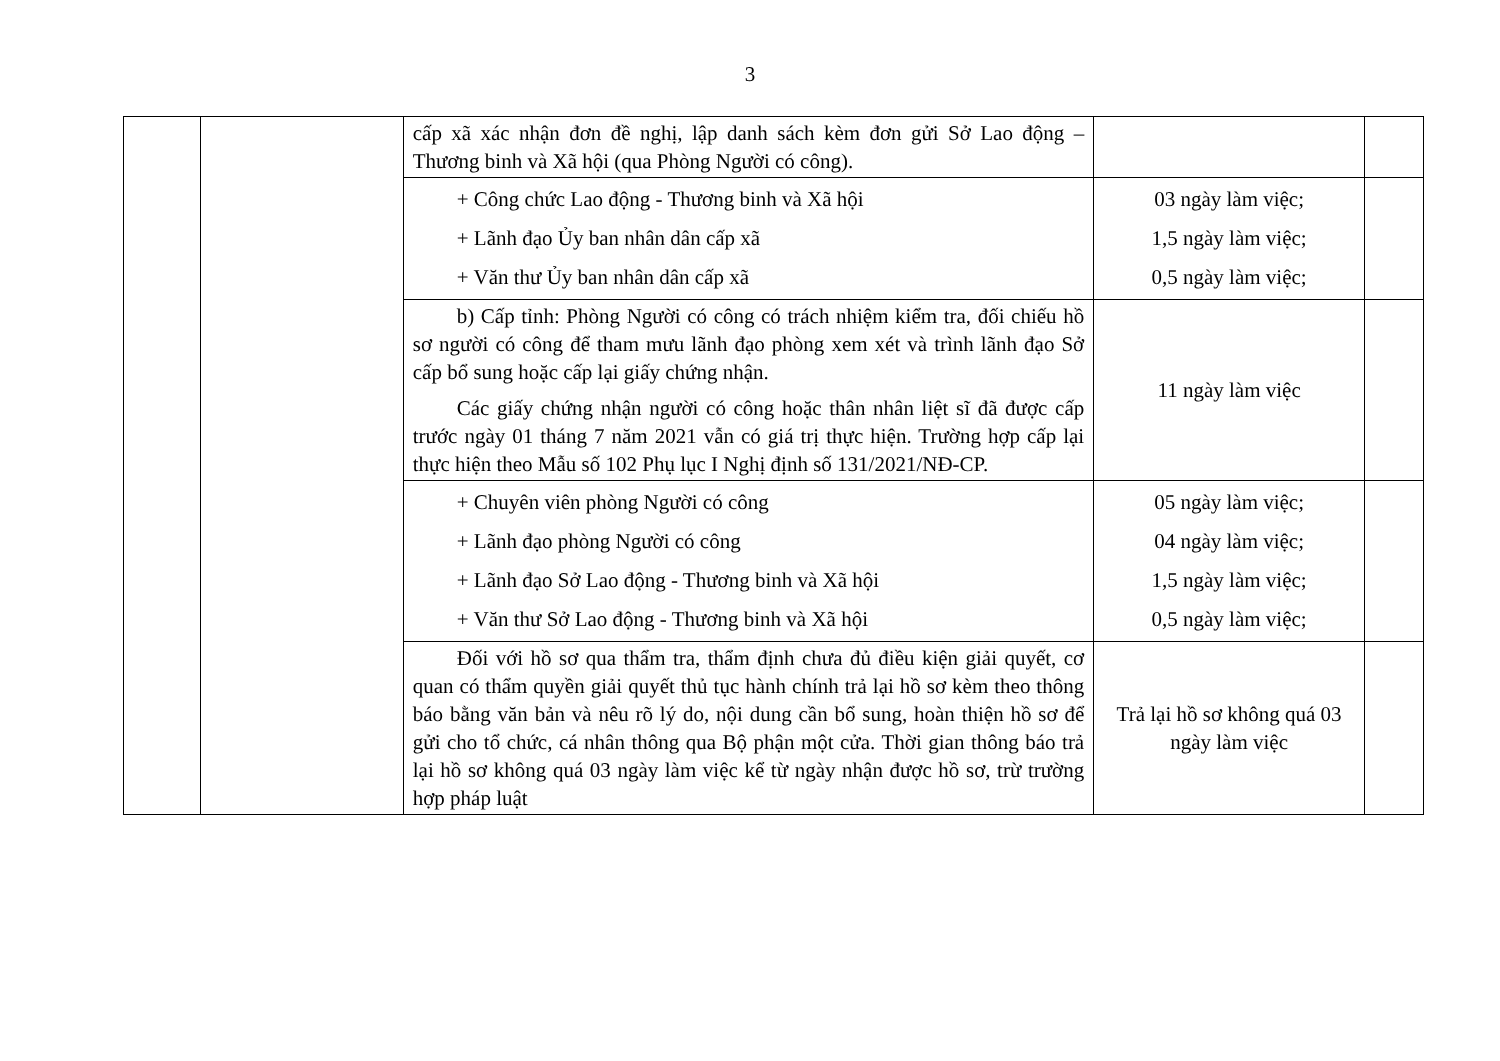3
| | | cấp xã xác nhận đơn đề nghị, lập danh sách kèm đơn gửi Sở Lao động – Thương binh và Xã hội (qua Phòng Người có công). | | |
| | | + Công chức Lao động - Thương binh và Xã hội + Lãnh đạo Ủy ban nhân dân cấp xã + Văn thư Ủy ban nhân dân cấp xã | 03 ngày làm việc; 1,5 ngày làm việc; 0,5 ngày làm việc; | |
| | | b) Cấp tỉnh: Phòng Người có công có trách nhiệm kiểm tra, đối chiếu hồ sơ người có công để tham mưu lãnh đạo phòng xem xét và trình lãnh đạo Sở cấp bổ sung hoặc cấp lại giấy chứng nhận. Các giấy chứng nhận người có công hoặc thân nhân liệt sĩ đã được cấp trước ngày 01 tháng 7 năm 2021 vẫn có giá trị thực hiện. Trường hợp cấp lại thực hiện theo Mẫu số 102 Phụ lục I Nghị định số 131/2021/NĐ-CP. | 11 ngày làm việc | |
| | | + Chuyên viên phòng Người có công + Lãnh đạo phòng Người có công + Lãnh đạo Sở Lao động - Thương binh và Xã hội + Văn thư Sở Lao động - Thương binh và Xã hội | 05 ngày làm việc; 04 ngày làm việc; 1,5 ngày làm việc; 0,5 ngày làm việc; | |
| | | Đối với hồ sơ qua thẩm tra, thẩm định chưa đủ điều kiện giải quyết, cơ quan có thẩm quyền giải quyết thủ tục hành chính trả lại hồ sơ kèm theo thông báo bằng văn bản và nêu rõ lý do, nội dung cần bổ sung, hoàn thiện hồ sơ để gửi cho tổ chức, cá nhân thông qua Bộ phận một cửa. Thời gian thông báo trả lại hồ sơ không quá 03 ngày làm việc kể từ ngày nhận được hồ sơ, trừ trường hợp pháp luật | Trả lại hồ sơ không quá 03 ngày làm việc | |